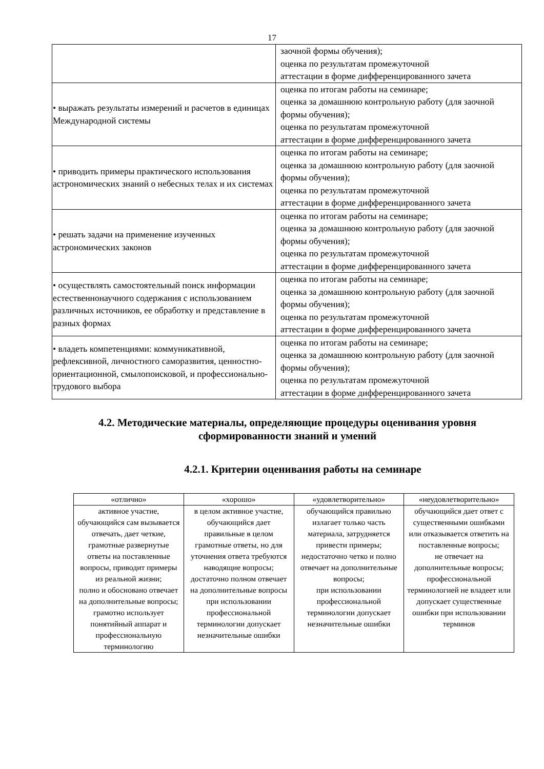17
| | заочной формы обучения); оценка по результатам промежуточной аттестации в форме дифференцированного зачета |
| • выражать результаты измерений и расчетов в единицах Международной системы | оценка по итогам работы на семинаре; оценка за домашнюю контрольную работу (для заочной формы обучения); оценка по результатам промежуточной аттестации в форме дифференцированного зачета |
| • приводить примеры практического использования астрономических знаний о небесных телах и их системах | оценка по итогам работы на семинаре; оценка за домашнюю контрольную работу (для заочной формы обучения); оценка по результатам промежуточной аттестации в форме дифференцированного зачета |
| • решать задачи на применение изученных астрономических законов | оценка по итогам работы на семинаре; оценка за домашнюю контрольную работу (для заочной формы обучения); оценка по результатам промежуточной аттестации в форме дифференцированного зачета |
| • осуществлять самостоятельный поиск информации естественнонаучного содержания с использованием различных источников, ее обработку и представление в разных формах | оценка по итогам работы на семинаре; оценка за домашнюю контрольную работу (для заочной формы обучения); оценка по результатам промежуточной аттестации в форме дифференцированного зачета |
| • владеть компетенциями: коммуникативной, рефлексивной, личностного саморазвития, ценностно-ориентационной, смылопоисковой, и профессионально-трудового выбора | оценка по итогам работы на семинаре; оценка за домашнюю контрольную работу (для заочной формы обучения); оценка по результатам промежуточной аттестации в форме дифференцированного зачета |
4.2. Методические материалы, определяющие процедуры оценивания уровня сформированности знаний и умений
4.2.1. Критерии оценивания работы на семинаре
| «отлично» | «хорошо» | «удовлетворительно» | «неудовлетворительно» |
| --- | --- | --- | --- |
| активное участие, обучающийся сам вызывается отвечать, дает четкие, грамотные развернутые ответы на поставленные вопросы, приводит примеры из реальной жизни; полно и обосновано отвечает на дополнительные вопросы; грамотно использует понятийный аппарат и профессиональную терминологию | в целом активное участие, обучающийся дает правильные в целом грамотные ответы, но для уточнения ответа требуются наводящие вопросы; достаточно полном отвечает на дополнительные вопросы при использовании профессиональной терминологии допускает незначительные ошибки | обучающийся правильно излагает только часть материала, затрудняется привести примеры; недостаточно четко и полно отвечает на дополнительные вопросы; при использовании профессиональной терминологии допускает незначительные ошибки | обучающийся дает ответ с существенными ошибками или отказывается ответить на поставленные вопросы; не отвечает на дополнительные вопросы; профессиональной терминологией не владеет или допускает существенные ошибки при использовании терминов |